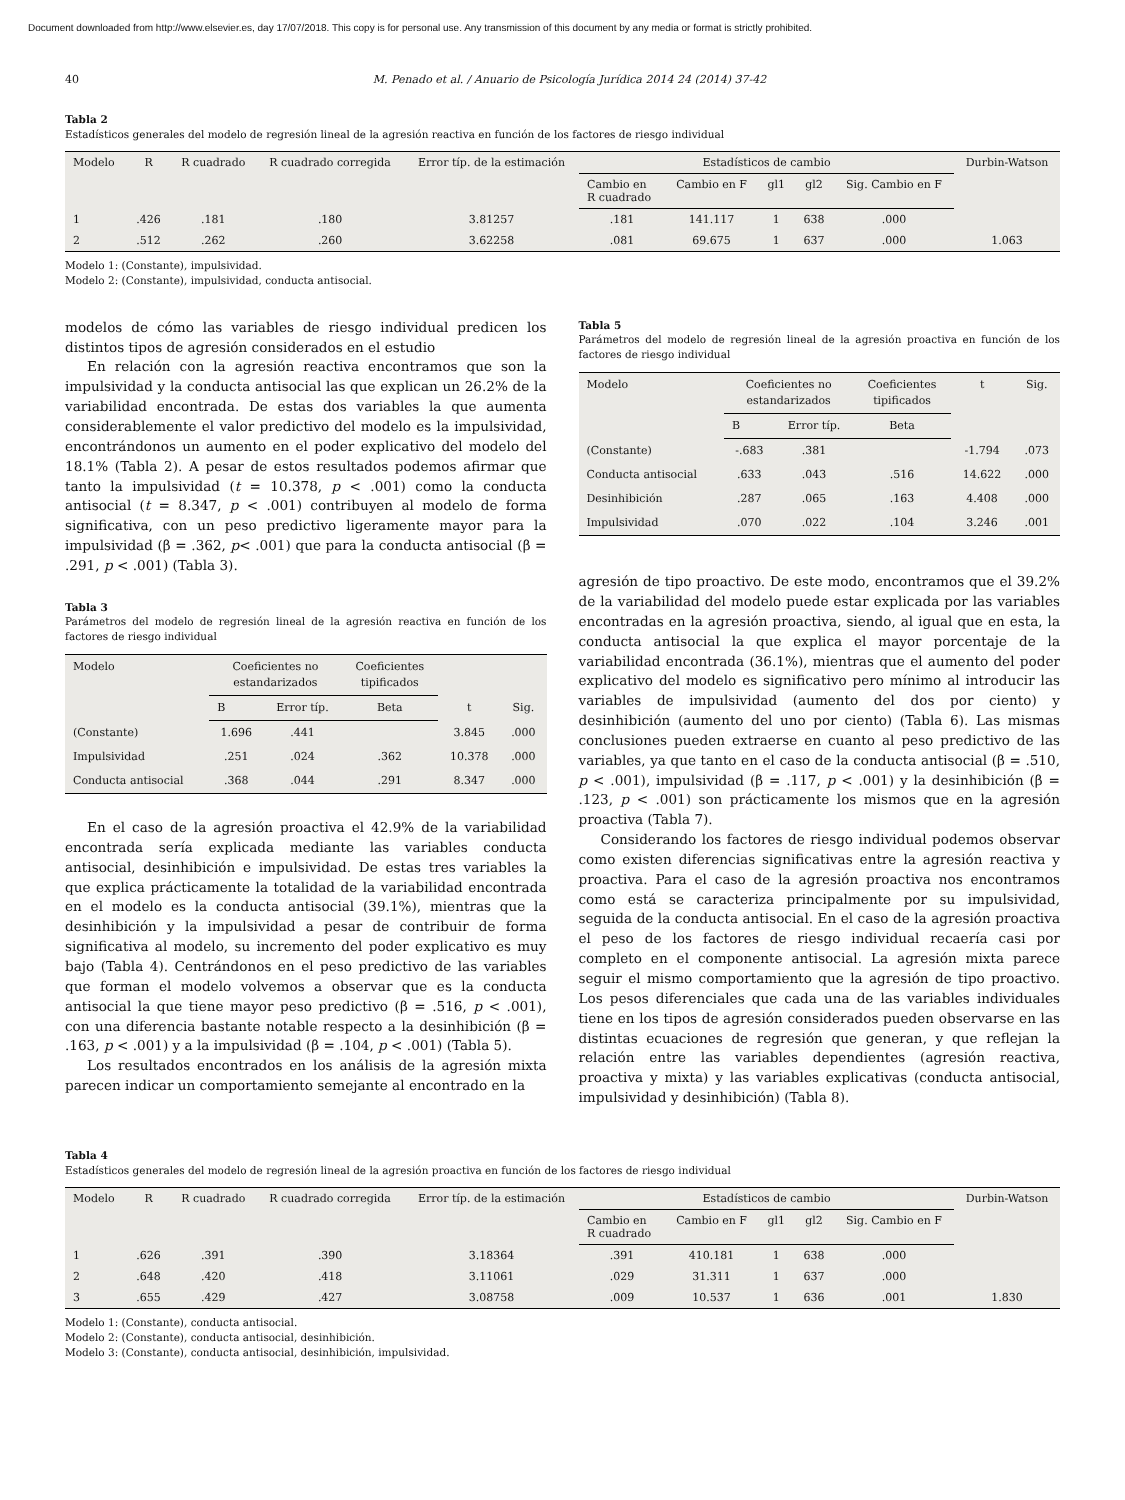Document downloaded from http://www.elsevier.es, day 17/07/2018. This copy is for personal use. Any transmission of this document by any media or format is strictly prohibited.
40 M. Penado et al. / Anuario de Psicología Jurídica 2014 24 (2014) 37-42
Tabla 2
Estadísticos generales del modelo de regresión lineal de la agresión reactiva en función de los factores de riesgo individual
| Modelo | R | R cuadrado | R cuadrado corregida | Error típ. de la estimación | Estadísticos de cambio | | | | | Durbin-Watson |
| --- | --- | --- | --- | --- | --- | --- | --- | --- | --- | --- |
| | | | | | Cambio en R cuadrado | Cambio en F | gl1 | gl2 | Sig. Cambio en F | |
| 1 | .426 | .181 | .180 | 3.81257 | .181 | 141.117 | 1 | 638 | .000 | |
| 2 | .512 | .262 | .260 | 3.62258 | .081 | 69.675 | 1 | 637 | .000 | 1.063 |
Modelo 1: (Constante), impulsividad.
Modelo 2: (Constante), impulsividad, conducta antisocial.
modelos de cómo las variables de riesgo individual predicen los distintos tipos de agresión considerados en el estudio
En relación con la agresión reactiva encontramos que son la impulsividad y la conducta antisocial las que explican un 26.2% de la variabilidad encontrada. De estas dos variables la que aumenta considerablemente el valor predictivo del modelo es la impulsividad, encontrándonos un aumento en el poder explicativo del modelo del 18.1% (Tabla 2). A pesar de estos resultados podemos afirmar que tanto la impulsividad (t = 10.378, p < .001) como la conducta antisocial (t = 8.347, p < .001) contribuyen al modelo de forma significativa, con un peso predictivo ligeramente mayor para la impulsividad (β = .362, p< .001) que para la conducta antisocial (β = .291, p < .001) (Tabla 3).
Tabla 3
Parámetros del modelo de regresión lineal de la agresión reactiva en función de los factores de riesgo individual
| Modelo | Coeficientes no estandarizados | | Coeficientes tipificados | t | Sig. |
| --- | --- | --- | --- | --- | --- |
| | B | Error típ. | Beta | | |
| (Constante) | 1.696 | .441 | | 3.845 | .000 |
| Impulsividad | .251 | .024 | .362 | 10.378 | .000 |
| Conducta antisocial | .368 | .044 | .291 | 8.347 | .000 |
En el caso de la agresión proactiva el 42.9% de la variabilidad encontrada sería explicada mediante las variables conducta antisocial, desinhibición e impulsividad. De estas tres variables la que explica prácticamente la totalidad de la variabilidad encontrada en el modelo es la conducta antisocial (39.1%), mientras que la desinhibición y la impulsividad a pesar de contribuir de forma significativa al modelo, su incremento del poder explicativo es muy bajo (Tabla 4). Centrándonos en el peso predictivo de las variables que forman el modelo volvemos a observar que es la conducta antisocial la que tiene mayor peso predictivo (β = .516, p < .001), con una diferencia bastante notable respecto a la desinhibición (β = .163, p < .001) y a la impulsividad (β = .104, p < .001) (Tabla 5).
Los resultados encontrados en los análisis de la agresión mixta parecen indicar un comportamiento semejante al encontrado en la
Tabla 5
Parámetros del modelo de regresión lineal de la agresión proactiva en función de los factores de riesgo individual
| Modelo | Coeficientes no estandarizados | | Coeficientes tipificados | t | Sig. |
| --- | --- | --- | --- | --- | --- |
| | B | Error típ. | Beta | | |
| (Constante) | -.683 | .381 | | -1.794 | .073 |
| Conducta antisocial | .633 | .043 | .516 | 14.622 | .000 |
| Desinhibición | .287 | .065 | .163 | 4.408 | .000 |
| Impulsividad | .070 | .022 | .104 | 3.246 | .001 |
agresión de tipo proactivo. De este modo, encontramos que el 39.2% de la variabilidad del modelo puede estar explicada por las variables encontradas en la agresión proactiva, siendo, al igual que en esta, la conducta antisocial la que explica el mayor porcentaje de la variabilidad encontrada (36.1%), mientras que el aumento del poder explicativo del modelo es significativo pero mínimo al introducir las variables de impulsividad (aumento del dos por ciento) y desinhibición (aumento del uno por ciento) (Tabla 6). Las mismas conclusiones pueden extraerse en cuanto al peso predictivo de las variables, ya que tanto en el caso de la conducta antisocial (β = .510, p < .001), impulsividad (β = .117, p < .001) y la desinhibición (β = .123, p < .001) son prácticamente los mismos que en la agresión proactiva (Tabla 7).
Considerando los factores de riesgo individual podemos observar como existen diferencias significativas entre la agresión reactiva y proactiva. Para el caso de la agresión proactiva nos encontramos como está se caracteriza principalmente por su impulsividad, seguida de la conducta antisocial. En el caso de la agresión proactiva el peso de los factores de riesgo individual recaería casi por completo en el componente antisocial. La agresión mixta parece seguir el mismo comportamiento que la agresión de tipo proactivo. Los pesos diferenciales que cada una de las variables individuales tiene en los tipos de agresión considerados pueden observarse en las distintas ecuaciones de regresión que generan, y que reflejan la relación entre las variables dependientes (agresión reactiva, proactiva y mixta) y las variables explicativas (conducta antisocial, impulsividad y desinhibición) (Tabla 8).
Tabla 4
Estadísticos generales del modelo de regresión lineal de la agresión proactiva en función de los factores de riesgo individual
| Modelo | R | R cuadrado | R cuadrado corregida | Error típ. de la estimación | Estadísticos de cambio | | | | | Durbin-Watson |
| --- | --- | --- | --- | --- | --- | --- | --- | --- | --- | --- |
| | | | | | Cambio en R cuadrado | Cambio en F | gl1 | gl2 | Sig. Cambio en F | |
| 1 | .626 | .391 | .390 | 3.18364 | .391 | 410.181 | 1 | 638 | .000 | |
| 2 | .648 | .420 | .418 | 3.11061 | .029 | 31.311 | 1 | 637 | .000 | |
| 3 | .655 | .429 | .427 | 3.08758 | .009 | 10.537 | 1 | 636 | .001 | 1.830 |
Modelo 1: (Constante), conducta antisocial.
Modelo 2: (Constante), conducta antisocial, desinhibición.
Modelo 3: (Constante), conducta antisocial, desinhibición, impulsividad.